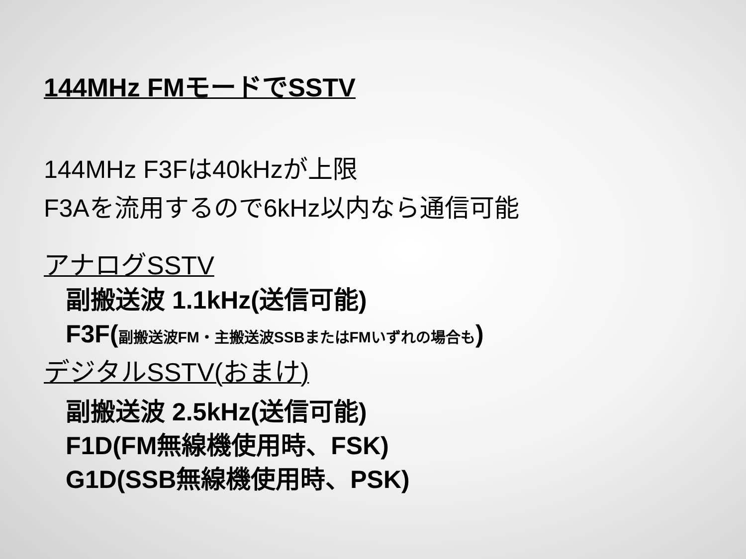144MHz FMモードでSSTV
144MHz F3Fは40kHzが上限
F3Aを流用するので6kHz以内なら通信可能
アナログSSTV
副搬送波 1.1kHz(送信可能)
F3F(副搬送波FM・主搬送波SSBまたはFMいずれの場合も)
デジタルSSTV(おまけ)
副搬送波 2.5kHz(送信可能)
F1D(FM無線機使用時、FSK)
G1D(SSB無線機使用時、PSK)